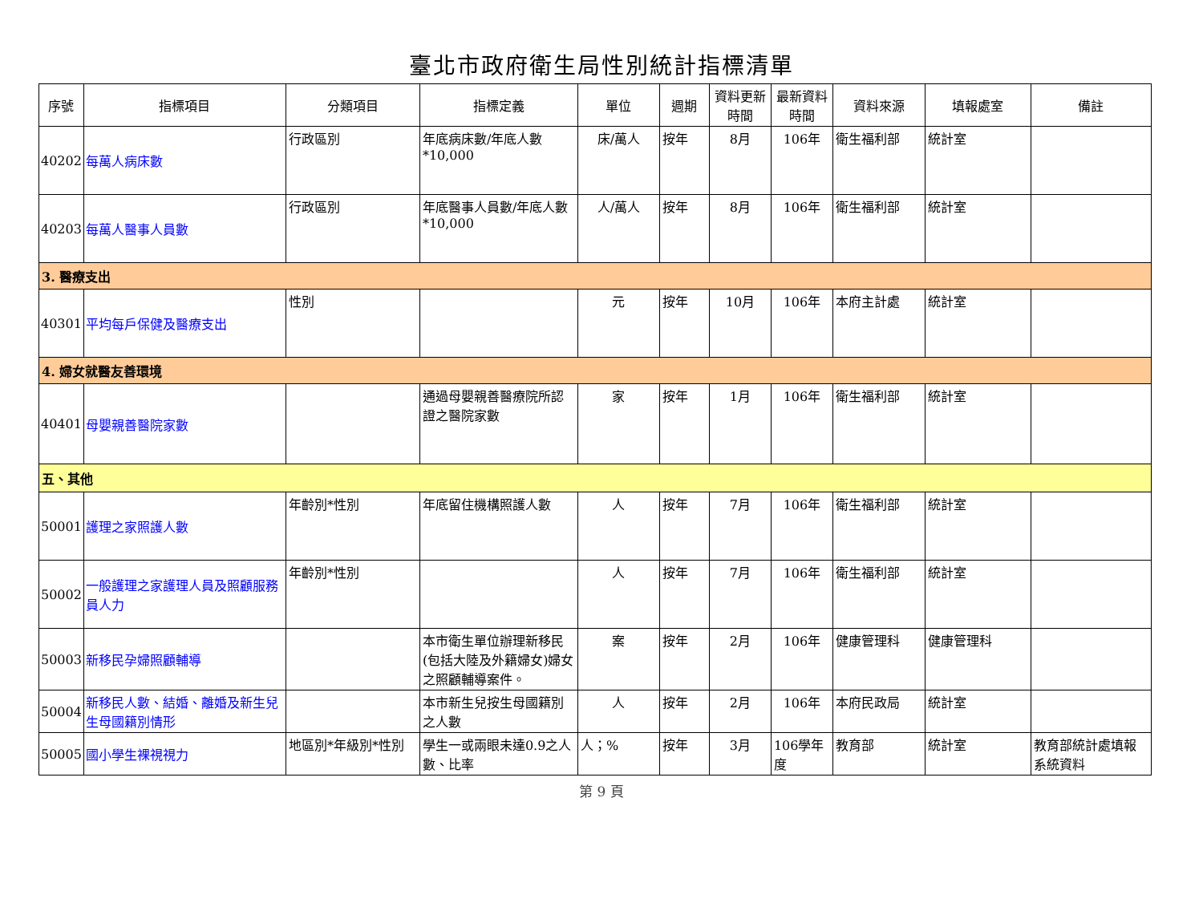臺北市政府衛生局性別統計指標清單
| 序號 | 指標項目 | 分類項目 | 指標定義 | 單位 | 週期 | 資料更新時間 | 最新資料時間 | 資料來源 | 填報處室 | 備註 |
| --- | --- | --- | --- | --- | --- | --- | --- | --- | --- | --- |
| 40202 | 每萬人病床數 | 行政區別 | 年底病床數/年底人數*10,000 | 床/萬人 | 按年 | 8月 | 106年 | 衛生福利部 | 統計室 | |
| 40203 | 每萬人醫事人員數 | 行政區別 | 年底醫事人員數/年底人數*10,000 | 人/萬人 | 按年 | 8月 | 106年 | 衛生福利部 | 統計室 | |
| 3. 醫療支出 | | | | | | | | | | |
| 40301 | 平均每戶保健及醫療支出 | 性別 | | 元 | 按年 | 10月 | 106年 | 本府主計處 | 統計室 | |
| 4. 婦女就醫友善環境 | | | | | | | | | | |
| 40401 | 母嬰親善醫院家數 | | 通過母嬰親善醫療院所認證之醫院家數 | 家 | 按年 | 1月 | 106年 | 衛生福利部 | 統計室 | |
| 五、其他 | | | | | | | | | | |
| 50001 | 護理之家照護人數 | 年齡別*性別 | 年底留住機構照護人數 | 人 | 按年 | 7月 | 106年 | 衛生福利部 | 統計室 | |
| 50002 | 一般護理之家護理人員及照顧服務員人力 | 年齡別*性別 | | 人 | 按年 | 7月 | 106年 | 衛生福利部 | 統計室 | |
| 50003 | 新移民孕婦照顧輔導 | | 本市衛生單位辦理新移民(包括大陸及外籍婦女)婦女之照顧輔導案件。 | 案 | 按年 | 2月 | 106年 | 健康管理科 | 健康管理科 | |
| 50004 | 新移民人數、結婚、離婚及新生兒生母國籍別情形 | | 本市新生兒按生母國籍別之人數 | 人 | 按年 | 2月 | 106年 | 本府民政局 | 統計室 | |
| 50005 | 國小學生裸視視力 | 地區別*年級別*性別 | 學生一或兩眼未達0.9之人數、比率 | 人；% | 按年 | 3月 | 106學年度 | 教育部 | 統計室 | 教育部統計處填報系統資料 |
第 9 頁